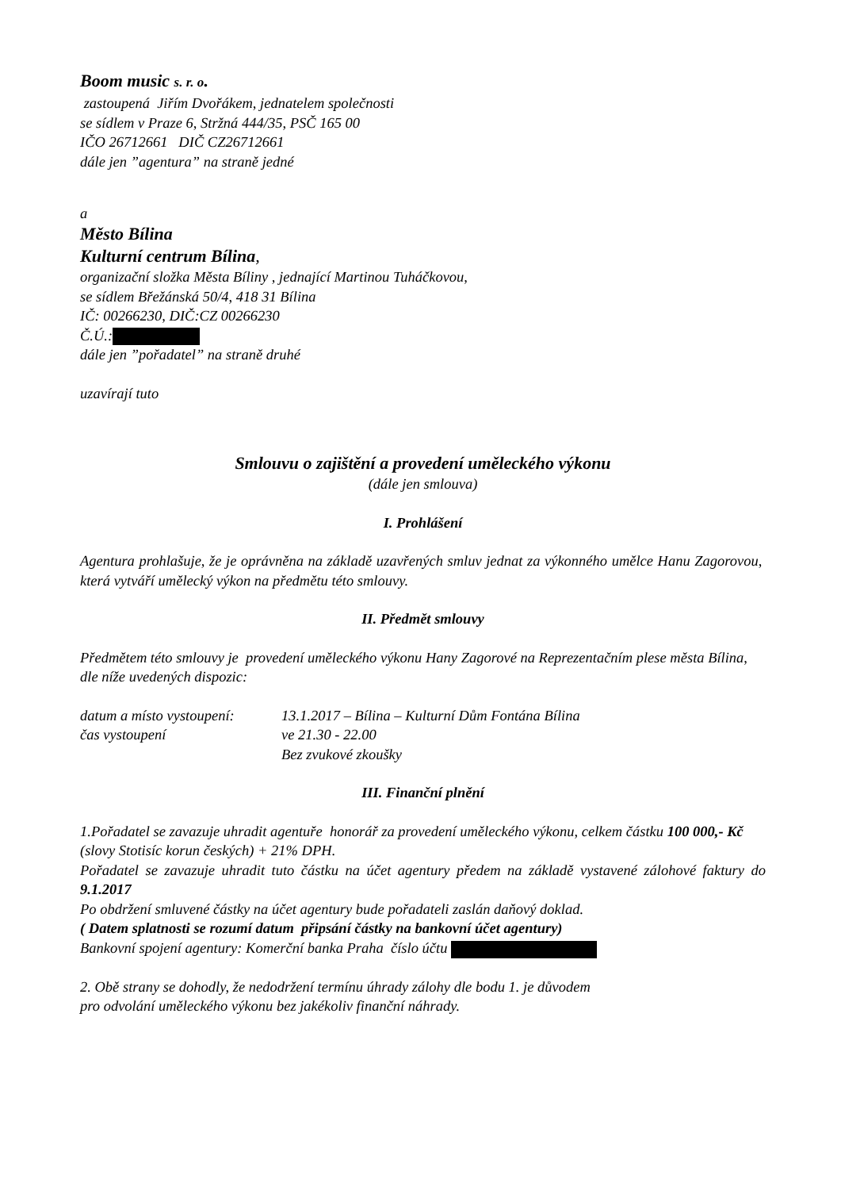Boom music s. r. o.
zastoupená Jiřím Dvořákem, jednatelem společnosti
se sídlem v Praze 6, Stržná 444/35, PSČ 165 00
IČO 26712661 DIČ CZ26712661
dále jen ”agentura” na straně jedné
a
Město Bílina
Kulturní centrum Bílina,
organizační složka Města Bíliny , jednající Martinou Tuháčkovou,
se sídlem Břežánská 50/4, 418 31 Bílina
IČ: 00266230, DIČ:CZ 00266230
Č.Ú.:
dále jen ”pořadatel” na straně druhé
uzavírají tuto
Smlouvu o zajištění a provedení uměleckého výkonu
(dále jen smlouva)
I. Prohlášení
Agentura prohlašuje, že je oprávněna na základě uzavřených smluv jednat za výkonného umělce Hanu Zagorovou, která vytváří umělecký výkon na předmětu této smlouvy.
II. Předmět smlouvy
Předmětem této smlouvy je provedení uměleckého výkonu Hany Zagorové na Reprezentačním plese města Bílina, dle níže uvedených dispozic:
| datum a místo vystoupení: | 13.1.2017 – Bílina – Kulturní Dům Fontána Bílina |
| čas vystoupení | ve 21.30 - 22.00 |
| | Bez zvukové zkoušky |
III. Finanční plnění
1.Pořadatel se zavazuje uhradit agentuře honorář za provedení uměleckého výkonu, celkem částku 100 000,- Kč (slovy Stotisíc korun českých) + 21% DPH.
Pořadatel se zavazuje uhradit tuto částku na účet agentury předem na základě vystavené zálohové faktury do 9.1.2017
Po obdržení smluvené částky na účet agentury bude pořadateli zaslán daňový doklad.
( Datem splatnosti se rozumí datum připsání částky na bankovní účet agentury)
Bankovní spojení agentury: Komerční banka Praha číslo účtu
2. Obě strany se dohodly, že nedodržení termínu úhrady zálohy dle bodu 1. je důvodem
pro odvolání uměleckého výkonu bez jakékoliv finanční náhrady.